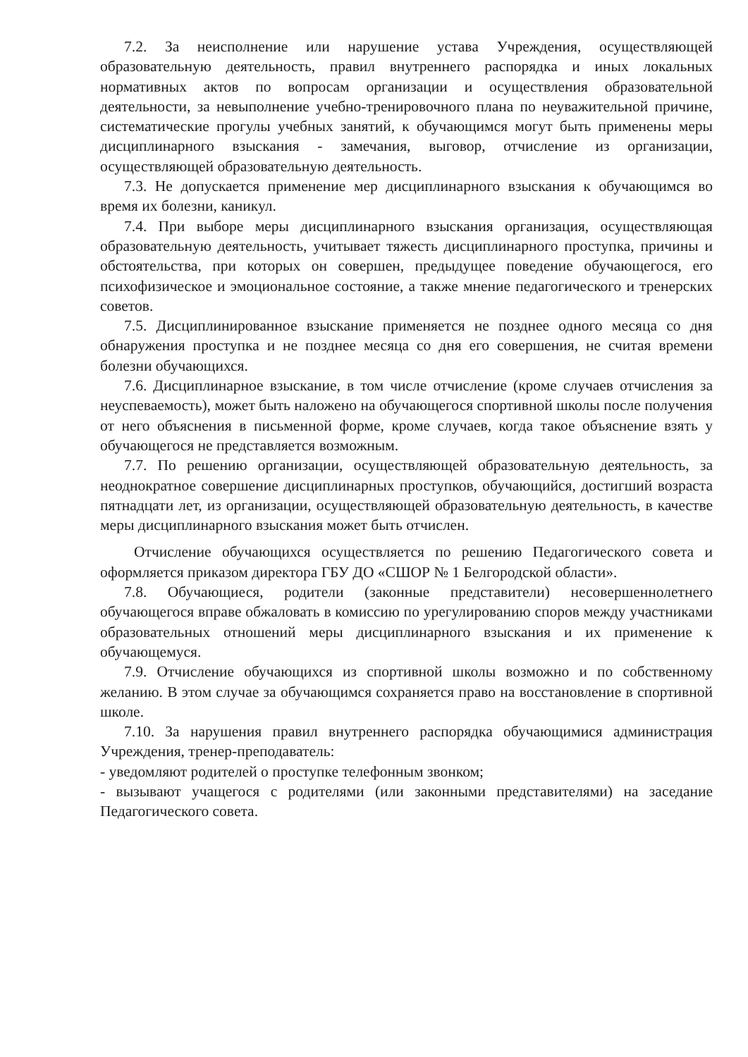7.2. За неисполнение или нарушение устава Учреждения, осуществляющей образовательную деятельность, правил внутреннего распорядка и иных локальных нормативных актов по вопросам организации и осуществления образовательной деятельности, за невыполнение учебно-тренировочного плана по неуважительной причине, систематические прогулы учебных занятий, к обучающимся могут быть применены меры дисциплинарного взыскания - замечания, выговор, отчисление из организации, осуществляющей образовательную деятельность.
7.3. Не допускается применение мер дисциплинарного взыскания к обучающимся во время их болезни, каникул.
7.4. При выборе меры дисциплинарного взыскания организация, осуществляющая образовательную деятельность, учитывает тяжесть дисциплинарного проступка, причины и обстоятельства, при которых он совершен, предыдущее поведение обучающегося, его психофизическое и эмоциональное состояние, а также мнение педагогического и тренерских советов.
7.5. Дисциплинированное взыскание применяется не позднее одного месяца со дня обнаружения проступка и не позднее месяца со дня его совершения, не считая времени болезни обучающихся.
7.6. Дисциплинарное взыскание, в том числе отчисление (кроме случаев отчисления за неуспеваемость), может быть наложено на обучающегося спортивной школы после получения от него объяснения в письменной форме, кроме случаев, когда такое объяснение взять у обучающегося не представляется возможным.
7.7. По решению организации, осуществляющей образовательную деятельность, за неоднократное совершение дисциплинарных проступков, обучающийся, достигший возраста пятнадцати лет, из организации, осуществляющей образовательную деятельность, в качестве меры дисциплинарного взыскания может быть отчислен.
Отчисление обучающихся осуществляется по решению Педагогического совета и оформляется приказом директора ГБУ ДО «СШОР № 1 Белгородской области».
7.8. Обучающиеся, родители (законные представители) несовершеннолетнего обучающегося вправе обжаловать в комиссию по урегулированию споров между участниками образовательных отношений меры дисциплинарного взыскания и их применение к обучающемуся.
7.9. Отчисление обучающихся из спортивной школы возможно и по собственному желанию. В этом случае за обучающимся сохраняется право на восстановление в спортивной школе.
7.10. За нарушения правил внутреннего распорядка обучающимися администрация Учреждения, тренер-преподаватель:
- уведомляют родителей о проступке телефонным звонком;
- вызывают учащегося с родителями (или законными представителями) на заседание Педагогического совета.